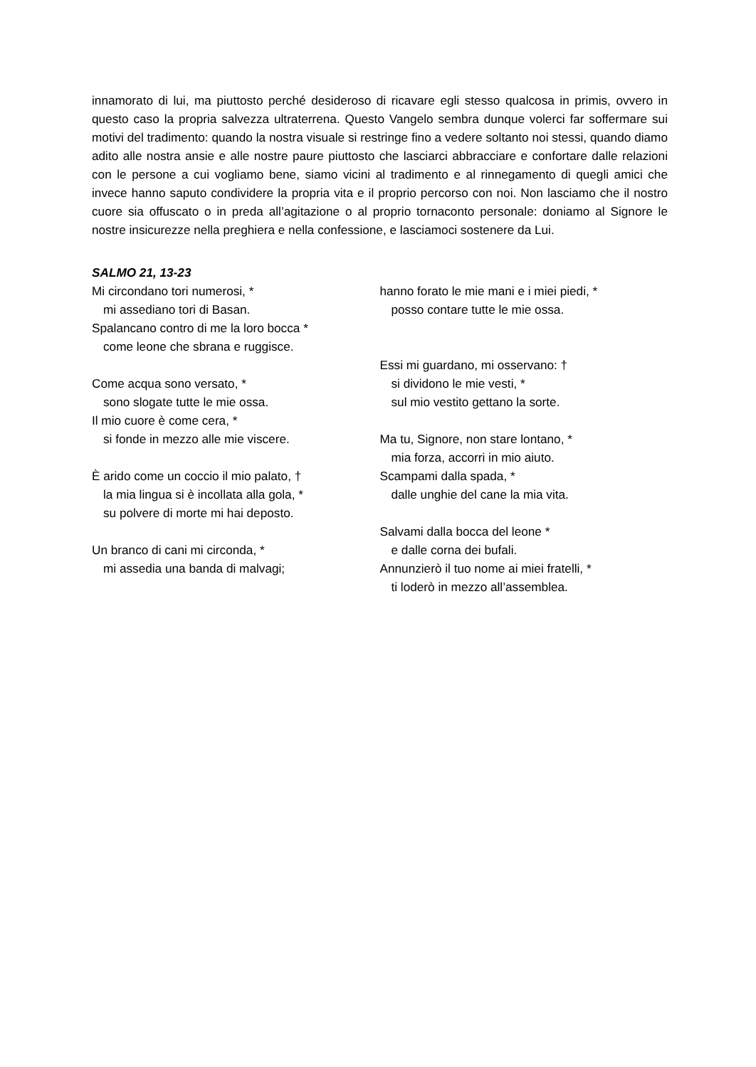innamorato di lui, ma piuttosto perché desideroso di ricavare egli stesso qualcosa in primis, ovvero in questo caso la propria salvezza ultraterrena. Questo Vangelo sembra dunque volerci far soffermare sui motivi del tradimento: quando la nostra visuale si restringe fino a vedere soltanto noi stessi, quando diamo adito alle nostra ansie e alle nostre paure piuttosto che lasciarci abbracciare e confortare dalle relazioni con le persone a cui vogliamo bene, siamo vicini al tradimento e al rinnegamento di quegli amici che invece hanno saputo condividere la propria vita e il proprio percorso con noi. Non lasciamo che il nostro cuore sia offuscato o in preda all’agitazione o al proprio tornaconto personale: doniamo al Signore le nostre insicurezze nella preghiera e nella confessione, e lasciamoci sostenere da Lui.
SALMO 21, 13-23
Mi circondano tori numerosi, *
mi assediano tori di Basan.
Spalancano contro di me la loro bocca *
come leone che sbrana e ruggisce.
Come acqua sono versato, *
sono slogate tutte le mie ossa.
Il mio cuore è come cera, *
si fonde in mezzo alle mie viscere.
È arido come un coccio il mio palato, †
la mia lingua si è incollata alla gola, *
su polvere di morte mi hai deposto.
Un branco di cani mi circonda, *
mi assedia una banda di malvagi;
hanno forato le mie mani e i miei piedi, *
posso contare tutte le mie ossa.
Essi mi guardano, mi osservano: †
si dividono le mie vesti, *
sul mio vestito gettano la sorte.
Ma tu, Signore, non stare lontano, *
mia forza, accorri in mio aiuto.
Scampami dalla spada, *
dalle unghie del cane la mia vita.
Salvami dalla bocca del leone *
e dalle corna dei bufali.
Annunzierò il tuo nome ai miei fratelli, *
ti loderò in mezzo all’assemblea.